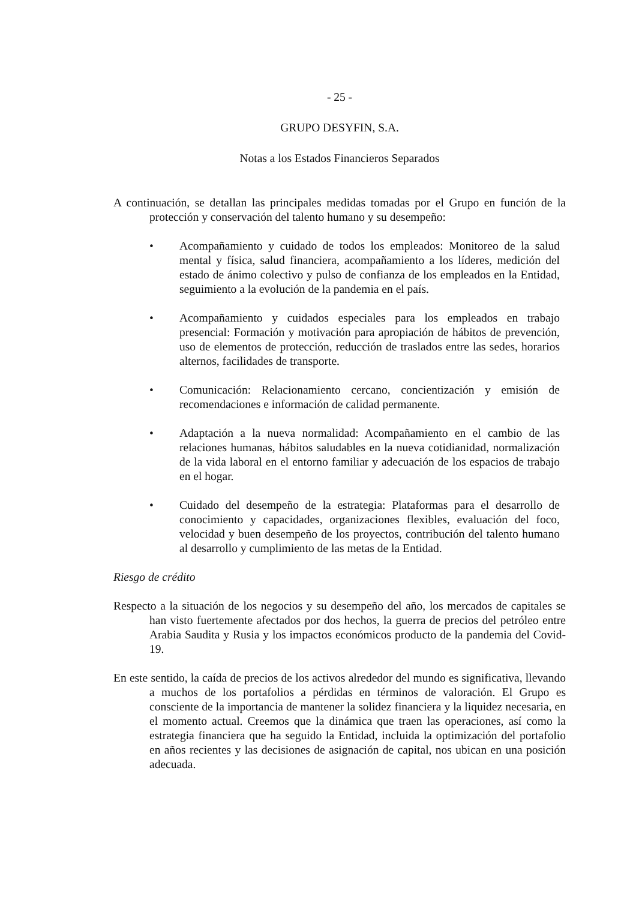- 25 -
GRUPO DESYFIN, S.A.
Notas a los Estados Financieros Separados
A continuación, se detallan las principales medidas tomadas por el Grupo en función de la protección y conservación del talento humano y su desempeño:
• Acompañamiento y cuidado de todos los empleados: Monitoreo de la salud mental y física, salud financiera, acompañamiento a los líderes, medición del estado de ánimo colectivo y pulso de confianza de los empleados en la Entidad, seguimiento a la evolución de la pandemia en el país.
• Acompañamiento y cuidados especiales para los empleados en trabajo presencial: Formación y motivación para apropiación de hábitos de prevención, uso de elementos de protección, reducción de traslados entre las sedes, horarios alternos, facilidades de transporte.
• Comunicación: Relacionamiento cercano, concientización y emisión de recomendaciones e información de calidad permanente.
• Adaptación a la nueva normalidad: Acompañamiento en el cambio de las relaciones humanas, hábitos saludables en la nueva cotidianidad, normalización de la vida laboral en el entorno familiar y adecuación de los espacios de trabajo en el hogar.
• Cuidado del desempeño de la estrategia: Plataformas para el desarrollo de conocimiento y capacidades, organizaciones flexibles, evaluación del foco, velocidad y buen desempeño de los proyectos, contribución del talento humano al desarrollo y cumplimiento de las metas de la Entidad.
Riesgo de crédito
Respecto a la situación de los negocios y su desempeño del año, los mercados de capitales se han visto fuertemente afectados por dos hechos, la guerra de precios del petróleo entre Arabia Saudita y Rusia y los impactos económicos producto de la pandemia del Covid-19.
En este sentido, la caída de precios de los activos alrededor del mundo es significativa, llevando a muchos de los portafolios a pérdidas en términos de valoración. El Grupo es consciente de la importancia de mantener la solidez financiera y la liquidez necesaria, en el momento actual. Creemos que la dinámica que traen las operaciones, así como la estrategia financiera que ha seguido la Entidad, incluida la optimización del portafolio en años recientes y las decisiones de asignación de capital, nos ubican en una posición adecuada.